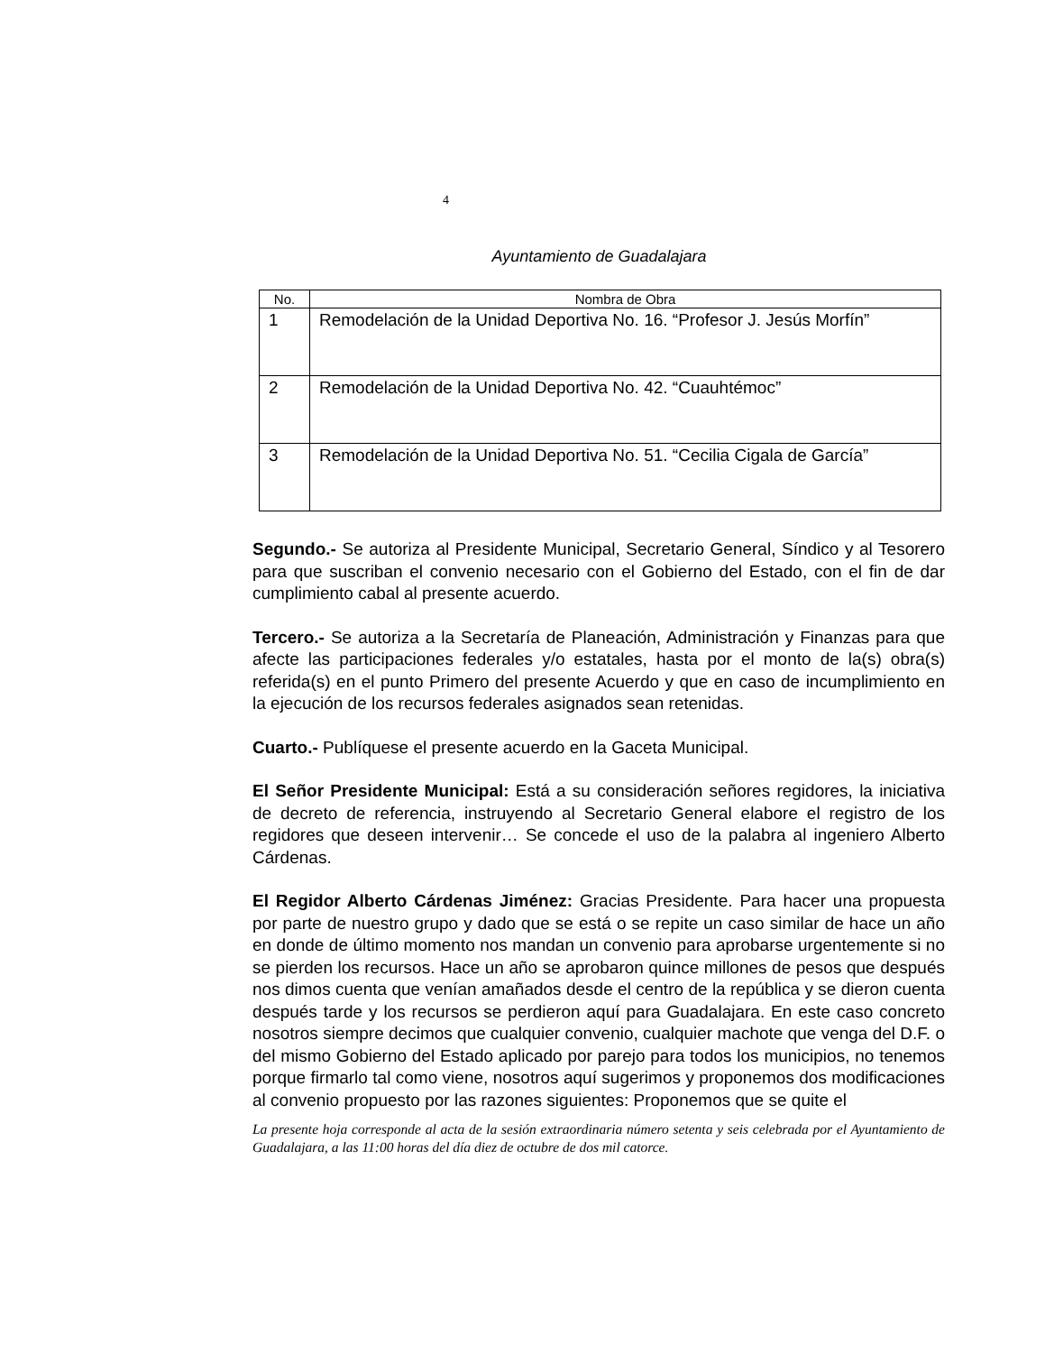4
Ayuntamiento de Guadalajara
| No. | Nombra de Obra |
| --- | --- |
| 1 | Remodelación de la Unidad Deportiva No. 16. “Profesor J. Jesús Morfín” |
| 2 | Remodelación de la Unidad Deportiva No. 42. “Cuauhtémoc” |
| 3 | Remodelación de la Unidad Deportiva No. 51. “Cecilia Cigala de García” |
Segundo.- Se autoriza al Presidente Municipal, Secretario General, Síndico y al Tesorero para que suscriban el convenio necesario con el Gobierno del Estado, con el fin de dar cumplimiento cabal al presente acuerdo.
Tercero.- Se autoriza a la Secretaría de Planeación, Administración y Finanzas para que afecte las participaciones federales y/o estatales, hasta por el monto de la(s) obra(s) referida(s) en el punto Primero del presente Acuerdo y que en caso de incumplimiento en la ejecución de los recursos federales asignados sean retenidas.
Cuarto.- Publíquese el presente acuerdo en la Gaceta Municipal.
El Señor Presidente Municipal: Está a su consideración señores regidores, la iniciativa de decreto de referencia, instruyendo al Secretario General elabore el registro de los regidores que deseen intervenir… Se concede el uso de la palabra al ingeniero Alberto Cárdenas.
El Regidor Alberto Cárdenas Jiménez: Gracias Presidente. Para hacer una propuesta por parte de nuestro grupo y dado que se está o se repite un caso similar de hace un año en donde de último momento nos mandan un convenio para aprobarse urgentemente si no se pierden los recursos. Hace un año se aprobaron quince millones de pesos que después nos dimos cuenta que venían amañados desde el centro de la república y se dieron cuenta después tarde y los recursos se perdieron aquí para Guadalajara. En este caso concreto nosotros siempre decimos que cualquier convenio, cualquier machote que venga del D.F. o del mismo Gobierno del Estado aplicado por parejo para todos los municipios, no tenemos porque firmarlo tal como viene, nosotros aquí sugerimos y proponemos dos modificaciones al convenio propuesto por las razones siguientes: Proponemos que se quite el
La presente hoja corresponde al acta de la sesión extraordinaria número setenta y seis celebrada por el Ayuntamiento de Guadalajara, a las 11:00 horas del día diez de octubre de dos mil catorce.